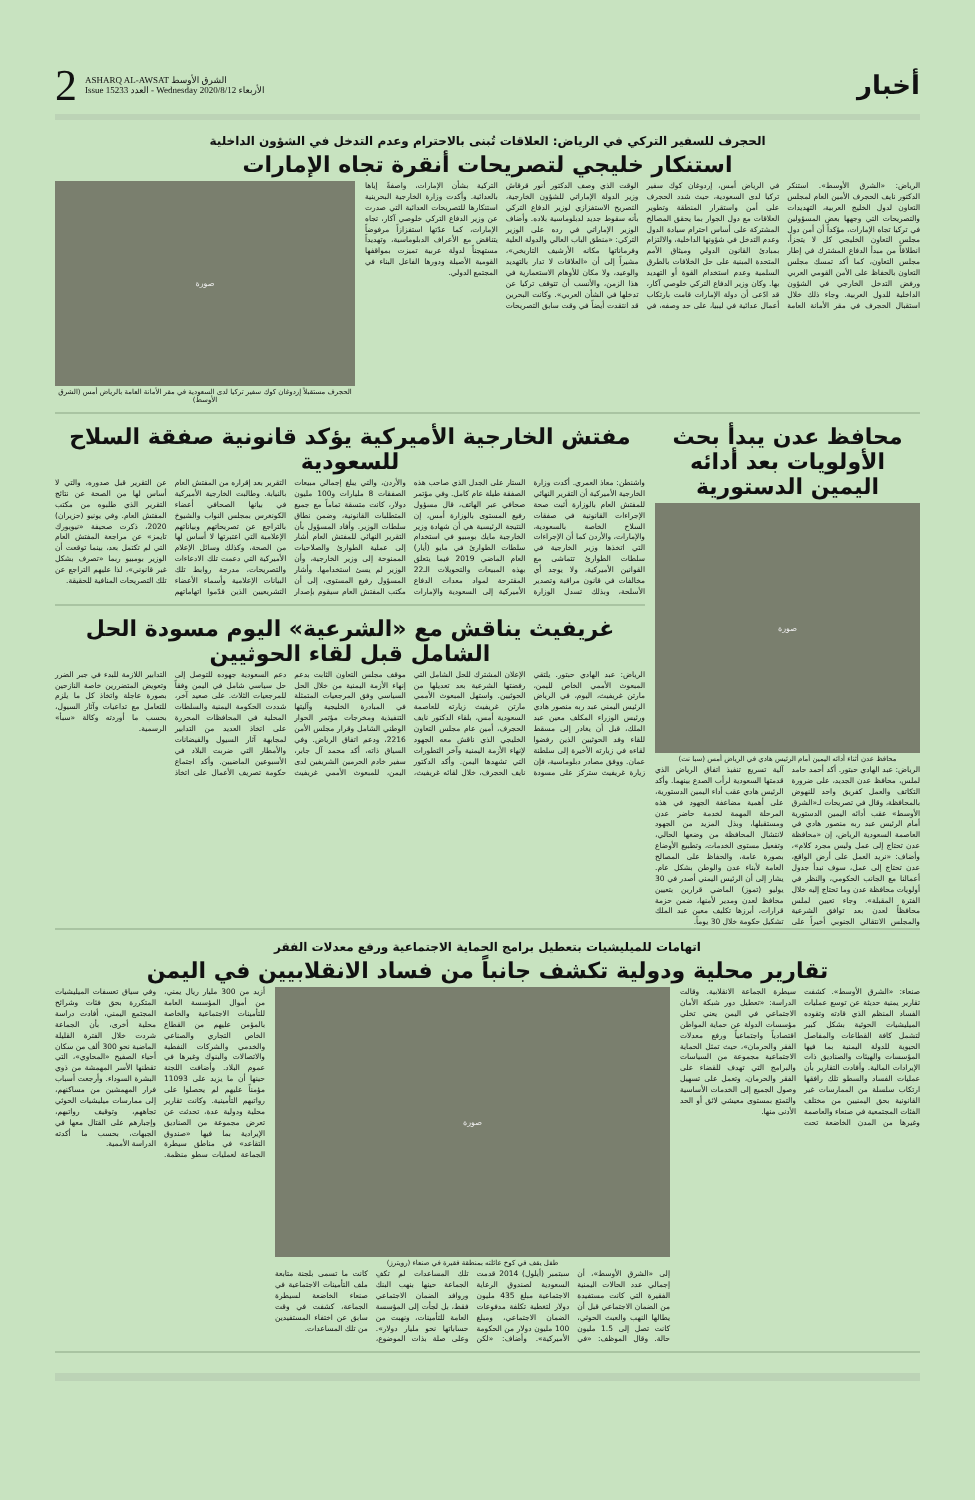أخبار
2
ASHARQ AL-AWSAT الشرق الأوسط
Issue 15233 العدد - Wednesday 2020/8/12 الأربعاء
الحجرف للسفير التركي في الرياض: العلاقات تُبنى بالاحترام وعدم التدخل في الشؤون الداخلية
استنكار خليجي لتصريحات أنقرة تجاه الإمارات
الرياض: «الشرق الأوسط». استنكر الدكتور نايف الحجرف الأمين العام لمجلس التعاون لدول الخليج العربية، التهديدات والتصريحات التي وجهها بعض المسؤولين في تركيا تجاه الإمارات، مؤكداً أن أمن دول مجلس التعاون الخليجي كل لا يتجزأ، انطلاقاً من مبدأ الدفاع المشترك في إطار مجلس التعاون، كما أكد تمسك مجلس التعاون بالحفاظ على الأمن القومي العربي ورفض التدخل الخارجي في الشؤون الداخلية للدول العربية. وجاء ذلك خلال استقبال الحجرف في مقر الأمانة العامة في الرياض أمس، إردوغان كوك سفير تركيا لدى السعودية، حيث شدد الحجرف على أمن واستقرار المنطقة وتطوير العلاقات مع دول الجوار بما يحقق المصالح المشتركة على أساس احترام سيادة الدول وعدم التدخل في شؤونها الداخلية، والالتزام بمبادئ القانون الدولي وميثاق الأمم المتحدة المبنية على حل الخلافات بالطرق السلمية وعدم استخدام القوة أو التهديد بها. وكان وزير الدفاع التركي خلوصي آكار، قد ادّعى أن دولة الإمارات قامت بارتكاب أعمال عدائية في ليبيا، على حد وصفه، في الوقت الذي وصف الدكتور أنور قرقاش وزير الدولة الإماراتي للشؤون الخارجية، التصريح الاستفزازي لوزير الدفاع التركي بأنه سقوط جديد لدبلوماسية بلاده. وأضاف الوزير الإماراتي في رده على الوزير التركي: «منطق الباب العالي والدولة العلية وفرماناتها مكانه الأرشيف التاريخي»، مشيراً إلى أن «العلاقات لا تدار بالتهديد والوعيد، ولا مكان للأوهام الاستعمارية في هذا الزمن، والأنسب أن تتوقف تركيا عن تدخلها في الشأن العربي». وكانت البحرين قد انتقدت أيضاً في وقت سابق التصريحات التركية بشأن الإمارات، واصفةً إياها بالعدائية. وأكدت وزارة الخارجية البحرينية استنكارها للتصريحات العدائية التي صدرت عن وزير الدفاع التركي خلوصي آكار، تجاه الإمارات، كما عدّتها استفزازاً مرفوضاً يتناقض مع الأعراف الدبلوماسية، وتهديداً مستهجناً لدولة عربية تميزت بمواقفها القومية الأصيلة ودورها الفاعل البناء في المجتمع الدولي.
صورة
الحجرف مستقبلاً إردوغان كوك سفير تركيا لدى السعودية في مقر الأمانة العامة بالرياض أمس (الشرق الأوسط)
محافظ عدن يبدأ بحث الأولويات بعد أدائه اليمين الدستورية
صورة
محافظ عدن أثناء أدائه اليمين أمام الرئيس هادي في الرياض أمس (سبا نت)
الرياض: عبد الهادي حبتور. أكد أحمد حامد لملس، محافظ عدن الجديد، على ضرورة التكاتف والعمل كفريق واحد للنهوض بالمحافظة، وقال في تصريحات لـ«الشرق الأوسط» عقب أدائه اليمين الدستورية أمام الرئيس عبد ربه منصور هادي في العاصمة السعودية الرياض، إن «محافظة عدن تحتاج إلى عمل وليس مجرد كلام»، وأضاف: «نريد العمل على أرض الواقع، عدن تحتاج إلى عمل، سوف نبدأ جدول أعمالنا مع الجانب الحكومي، والنظر في أولويات محافظة عدن وما تحتاج إليه خلال الفترة المقبلة». وجاء تعيين لملس محافظاً لعدن بعد توافق الشرعية والمجلس الانتقالي الجنوبي أخيراً على آلية تسريع تنفيذ اتفاق الرياض الذي قدمتها السعودية لرأب الصدع بينهما. وأكد الرئيس هادي عقب أداء اليمين الدستورية، على أهمية مضاعفة الجهود في هذه المرحلة المهمة لخدمة حاضر عدن ومستقبلها، وبذل المزيد من الجهود لانتشال المحافظة من وضعها الحالي، وتفعيل مستوى الخدمات، وتطبيع الأوضاع بصورة عامة، والحفاظ على المصالح العامة لأبناء عدن والوطن بشكل عام. يشار إلى أن الرئيس اليمني أصدر في 30 يوليو (تموز) الماضي قرارين بتعيين محافظ لعدن ومدير لأمنها، ضمن حزمة قرارات، أبرزها تكليف معين عبد الملك تشكيل حكومة خلال 30 يوماً.
مفتش الخارجية الأميركية يؤكد قانونية صفقة السلاح للسعودية
واشنطن: معاذ العمري. أكدت وزارة الخارجية الأميركية أن التقرير النهائي للمفتش العام بالوزارة أثبت صحة الإجراءات القانونية في صفقات السلاح الخاصة بالسعودية، والإمارات، والأردن كما أن الإجراءات التي اتخذها وزير الخارجية في سلطات الطوارئ تتماشى مع القوانين الأميركية، ولا يوجد أي مخالفات في قانون مراقبة وتصدير الأسلحة، وبذلك تسدل الوزارة الستار على الجدل الذي صاحب هذه الصفقة طيلة عام كامل. وفي مؤتمر صحافي عبر الهاتف، قال مسؤول رفيع المستوى بالوزارة أمس، إن النتيجة الرئيسية هي أن شهادة وزير الخارجية مايك بومبيو في استخدام سلطات الطوارئ في مايو (أيار) العام الماضي 2019 فيما يتعلق بهذه المبيعات والتحويلات الـ22 المقترحة لمواد معدات الدفاع الأميركية إلى السعودية والإمارات والأردن، والتي يبلغ إجمالي مبيعات الصفقات 8 مليارات و100 مليون دولار، كانت متسقة تماماً مع جميع المتطلبات القانونية، وضمن نطاق سلطات الوزير. وأفاد المسؤول بأن التقرير النهائي للمفتش العام أشار إلى عملية الطوارئ والصلاحيات الممنوحة إلى وزير الخارجية، وأن الوزير لم يسئ استخدامها. وأشار المسؤول رفيع المستوى، إلى أن مكتب المفتش العام سيقوم بإصدار التقرير بعد إقراره من المفتش العام بالنيابة. وطالبت الخارجية الأميركية في بيانها الصحافي أعضاء الكونغرس بمجلس النواب والشيوخ بالتراجع عن تصريحاتهم وبياناتهم الإعلامية التي اعتبرتها لا أساس لها من الصحة، وكذلك وسائل الإعلام الأميركية التي دعمت تلك الادعاءات والتصريحات، مدرجة روابط تلك البيانات الإعلامية وأسماء الأعضاء التشريعيين الذين قدّموا اتهاماتهم عن التقرير قبل صدوره، والتي لا أساس لها من الصحة عن نتائج التقرير الذي طلبوه من مكتب المفتش العام. وفي يونيو (حزيران) 2020، ذكرت صحيفة «نيويورك تايمز» عن مراجعة المفتش العام التي لم تكتمل بعد، بينما توقعت أن الوزير بومبيو ربما «تصرف بشكل غير قانوني»، لذا عليهم التراجع عن تلك التصريحات المنافية للحقيقة.
غريفيث يناقش مع «الشرعية» اليوم مسودة الحل الشامل قبل لقاء الحوثيين
الرياض: عبد الهادي حبتور. يلتقي المبعوث الأممي الخاص لليمن، مارتن غريفيث، اليوم، في الرياض الرئيس اليمني عبد ربه منصور هادي ورئيس الوزراء المكلف معين عبد الملك، قبل أن يغادر إلى مسقط للقاء وفد الحوثيين الذين رفضوا لقاءه في زيارته الأخيرة إلى سلطنة عمان. ووفق مصادر دبلوماسية، فإن زيارة غريفيث ستركز على مسودة الإعلان المشترك للحل الشامل التي رفضتها الشرعية بعد تعديلها من الحوثيين. واستهل المبعوث الأممي مارتن غريفيث زيارته للعاصمة السعودية أمس، بلقاء الدكتور نايف الحجرف، أمين عام مجلس التعاون الخليجي الذي ناقش معه الجهود لإنهاء الأزمة اليمنية وآخر التطورات التي تشهدها اليمن. وأكد الدكتور نايف الحجرف، خلال لقائه غريفيث، موقف مجلس التعاون الثابت بدعم إنهاء الأزمة اليمنية من خلال الحل السياسي وفق المرجعيات المتمثلة في المبادرة الخليجية وآليتها التنفيذية ومخرجات مؤتمر الحوار الوطني الشامل وقرار مجلس الأمن 2216، ودعم اتفاق الرياض. وفي السياق ذاته، أكد محمد آل جابر، سفير خادم الحرمين الشريفين لدى اليمن، للمبعوث الأممي غريفيث دعم السعودية جهوده للتوصل إلى حل سياسي شامل في اليمن وفقاً للمرجعيات الثلاث. على صعيد آخر، شددت الحكومة اليمنية والسلطات المحلية في المحافظات المحررة على اتخاذ العديد من التدابير لمجابهة آثار السيول والفيضانات والأمطار التي ضربت البلاد في الأسبوعين الماضيين. وأكد اجتماع حكومة تصريف الأعمال على اتخاذ التدابير اللازمة للبدء في جبر الضرر وتعويض المتضررين خاصة النازحين بصورة عاجلة واتخاذ كل ما يلزم للتعامل مع تداعيات وآثار السيول، بحسب ما أوردته وكالة «سبأ» الرسمية.
اتهامات للميليشيات بتعطيل برامج الحماية الاجتماعية ورفع معدلات الفقر
تقارير محلية ودولية تكشف جانباً من فساد الانقلابيين في اليمن
صنعاء: «الشرق الأوسط». كشفت تقارير يمنية حديثة عن توسع عمليات الفساد المنظم الذي قادته وتقوده الميليشيات الحوثية بشكل كبير لتشمل كافة القطاعات والمفاصل الحيوية للدولة اليمنية بما فيها المؤسسات والهيئات والصناديق ذات الإيرادات المالية. وأفادت التقارير بأن عمليات الفساد والسطو تلك رافقها ارتكاب سلسلة من الممارسات غير القانونية بحق اليمنيين من مختلف الفئات المجتمعية في صنعاء والعاصمة وغيرها من المدن الخاضعة تحت سيطرة الجماعة الانقلابية. وقالت الدراسة: «تعطيل دور شبكة الأمان الاجتماعي في اليمن يعني تخلي مؤسسات الدولة عن حماية المواطن اقتصادياً واجتماعياً ورفع معدلات الفقر والحرمان»، حيث تمثل الحماية الاجتماعية مجموعة من السياسات والبرامج التي تهدف للقضاء على الفقر والحرمان، وتعمل على تسهيل وصول الجميع إلى الخدمات الأساسية والتمتع بمستوى معيشي لائق أو الحد الأدنى منها.
صورة
طفل يقف في كوخ عائلته بمنطقة فقيرة في صنعاء (رويترز)
إلى «الشرق الأوسط»، أن إجمالي عدد الحالات اليمنية الفقيرة التي كانت مستفيدة من الضمان الاجتماعي قبل أن يطالها النهب والعبث الحوثي، كانت تصل إلى 1.5 مليون حالة. وقال الموظف: «في سبتمبر (أيلول) 2014 قدمت السعودية لصندوق الرعاية الاجتماعية مبلغ 435 مليون دولار لتغطية تكلفة مدفوعات الضمان الاجتماعي، ومبلغ 100 مليون دولار من الحكومة الأميركية». وأضاف: «لكن تلك المساعدات لم تكفِ الجماعة حينها بنهب البنك وروافد الضمان الاجتماعي فقط، بل لجأت إلى المؤسسة العامة للتأمينات، ونهبت من حساباتها نحو مليار دولار». وعلى صلة بذات الموضوع، كانت ما تسمى بلجنة متابعة ملف التأمينات الاجتماعية في صنعاء الخاضعة لسيطرة الجماعة، كشفت في وقت سابق عن اختفاء المستفيدين من تلك المساعدات.
أزيد من 300 مليار ريال يمني، من أموال المؤسسة العامة للتأمينات الاجتماعية والخاصة بالمؤمن عليهم من القطاع الخاص التجاري والصناعي والخدمي والشركات النفطية والاتصالات والبنوك وغيرها في عموم البلاد. وأضافت اللجنة حينها أن ما يزيد على 11093 مؤمناً عليهم لم يحصلوا على رواتبهم التأمينية. وكانت تقارير محلية ودولية عدة، تحدثت عن تعرض مجموعة من الصناديق الإيرادية بما فيها «صندوق التقاعد» في مناطق سيطرة الجماعة لعمليات سطو منظمة. وفي سياق تعسفات الميليشيات المتكررة بحق فئات وشرائح المجتمع اليمني، أفادت دراسة محلية أخرى، بأن الجماعة شردت خلال الفترة القليلة الماضية نحو 300 ألف من سكان أحياء الصفيح «المحاوي»، التي تقطنها الأسر المهمشة من ذوي البشرة السوداء. وأرجعت أسباب فرار المهمشين من مساكنهم، إلى ممارسات ميليشيات الحوثي تجاههم، وتوقيف رواتبهم، وإجبارهم على القتال معها في الجبهات، بحسب ما أكدته الدراسة الأممية.